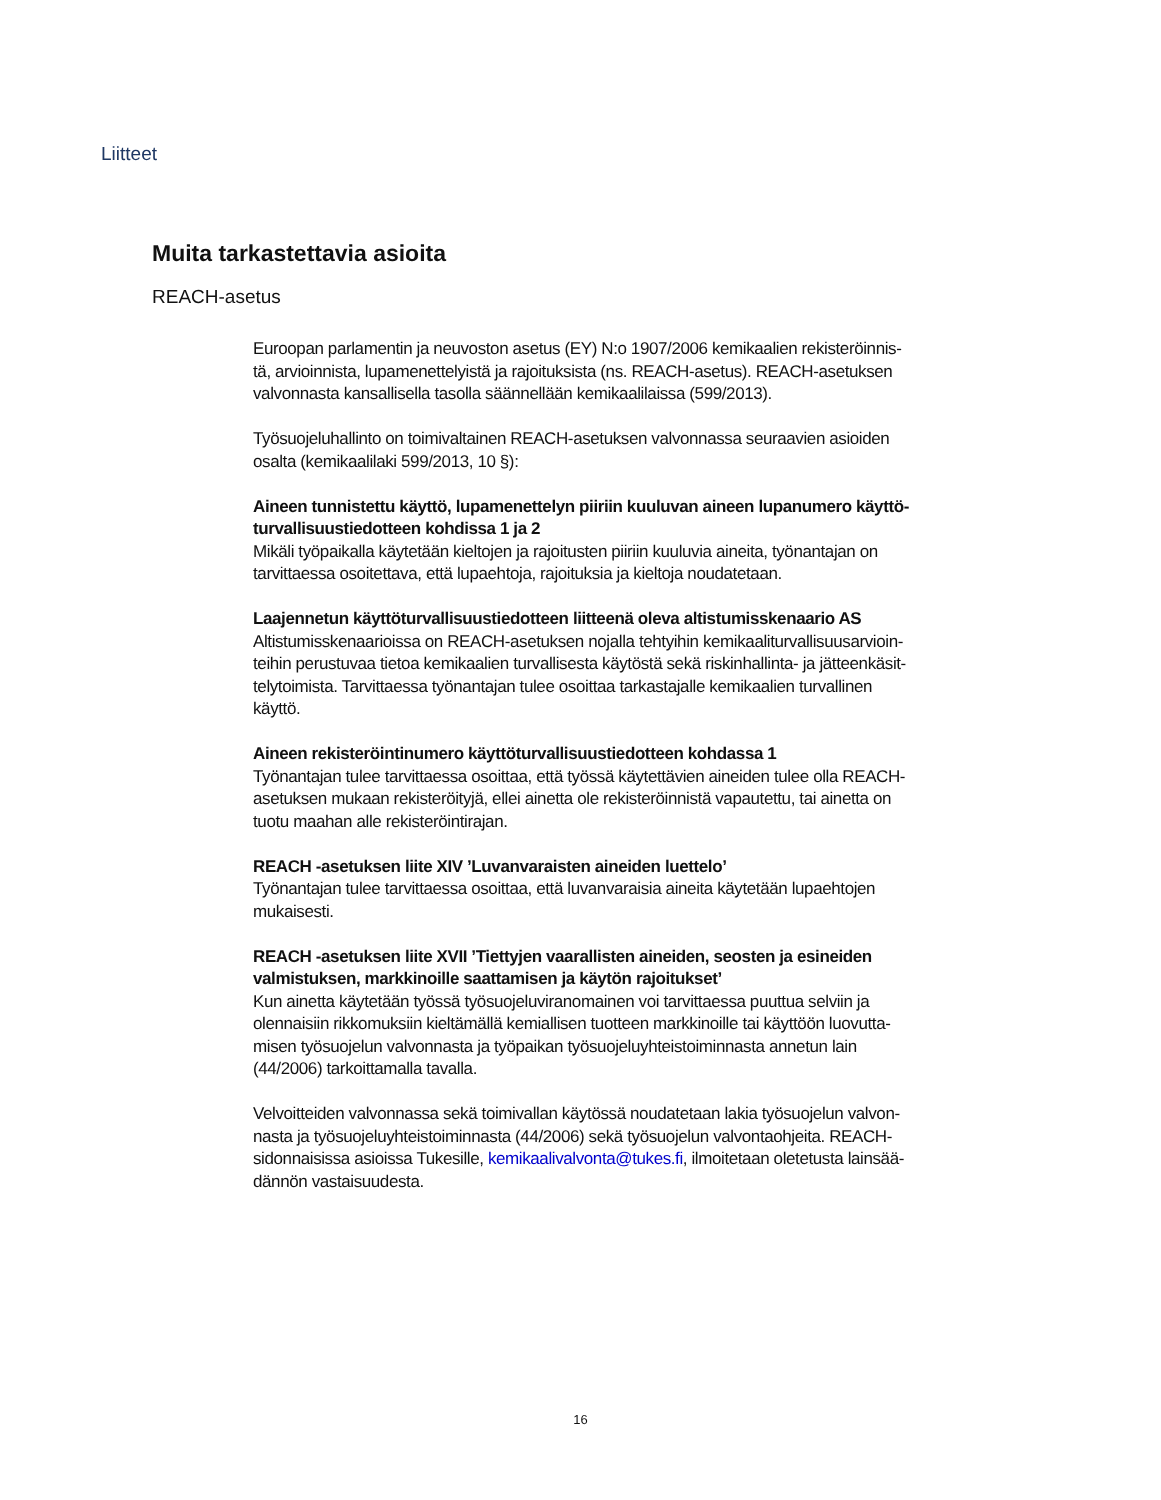Liitteet
Muita tarkastettavia asioita
REACH-asetus
Euroopan parlamentin ja neuvoston asetus (EY) N:o 1907/2006 kemikaalien rekisteröinnis-tä, arvioinnista, lupamenettelyistä ja rajoituksista (ns. REACH-asetus). REACH-asetuksen valvonnasta kansallisella tasolla säännellään kemikaalilaissa (599/2013).
Työsuojeluhallinto on toimivaltainen REACH-asetuksen valvonnassa seuraavien asioiden osalta (kemikaalilaki 599/2013, 10 §):
Aineen tunnistettu käyttö, lupamenettelyn piiriin kuuluvan aineen lupanumero käyttö-turvallisuustiedotteen kohdissa 1 ja 2
Mikäli työpaikalla käytetään kieltojen ja rajoitusten piiriin kuuluvia aineita, työnantajan on tarvittaessa osoitettava, että lupaehtoja, rajoituksia ja kieltoja noudatetaan.
Laajennetun käyttöturvallisuustiedotteen liitteenä oleva altistumisskenaario AS
Altistumisskenaarioissa on REACH-asetuksen nojalla tehtyihin kemikaaliturvallisuusarvioin-teihin perustuvaa tietoa kemikaalien turvallisesta käytöstä sekä riskinhallinta- ja jätteenkäsit-telytoimista. Tarvittaessa työnantajan tulee osoittaa tarkastajalle kemikaalien turvallinen käyttö.
Aineen rekisteröintinumero käyttöturvallisuustiedotteen kohdassa 1
Työnantajan tulee tarvittaessa osoittaa, että työssä käytettävien aineiden tulee olla REACH-asetuksen mukaan rekisteröityjä, ellei ainetta ole rekisteröinnistä vapautettu, tai ainetta on tuotu maahan alle rekisteröintirajan.
REACH -asetuksen liite XIV ’Luvanvaraisten aineiden luettelo’
Työnantajan tulee tarvittaessa osoittaa, että luvanvaraisia aineita käytetään lupaehtojen mukaisesti.
REACH -asetuksen liite XVII ’Tiettyjen vaarallisten aineiden, seosten ja esineiden valmistuksen, markkinoille saattamisen ja käytön rajoitukset’
Kun ainetta käytetään työssä työsuojeluviranomainen voi tarvittaessa puuttua selviin ja olennaisiin rikkomuksiin kieltämällä kemiallisen tuotteen markkinoille tai käyttöön luovutta-misen työsuojelun valvonnasta ja työpaikan työsuojeluyhteistoiminnasta annetun lain (44/2006) tarkoittamalla tavalla.
Velvoitteiden valvonnassa sekä toimivallan käytössä noudatetaan lakia työsuojelun valvon-nasta ja työsuojeluyhteistoiminnasta (44/2006) sekä työsuojelun valvontaohjeita. REACH-sidonnaisissa asioissa Tukesille, kemikaalivalvonta@tukes.fi, ilmoitetaan oletetusta lainsää-dännön vastaisuudesta.
16